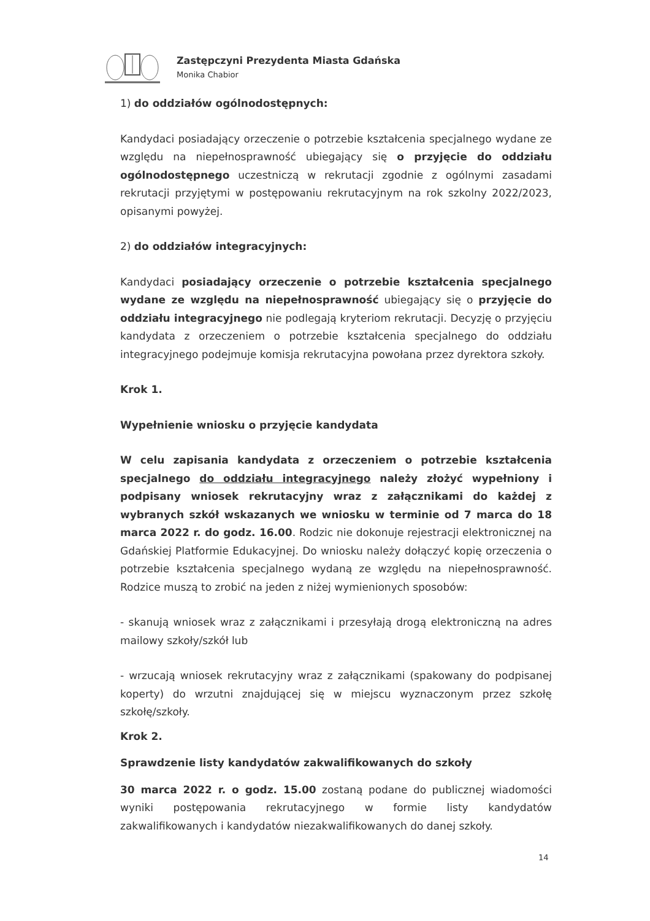Zastępczyni Prezydenta Miasta Gdańska
Monika Chabior
1) do oddziałów ogólnodostępnych:
Kandydaci posiadający orzeczenie o potrzebie kształcenia specjalnego wydane ze względu na niepełnosprawność ubiegający się o przyjęcie do oddziału ogólnodostępnego uczestniczą w rekrutacji zgodnie z ogólnymi zasadami rekrutacji przyjętymi w postępowaniu rekrutacyjnym na rok szkolny 2022/2023, opisanymi powyżej.
2) do oddziałów integracyjnych:
Kandydaci posiadający orzeczenie o potrzebie kształcenia specjalnego wydane ze względu na niepełnosprawność ubiegający się o przyjęcie do oddziału integracyjnego nie podlegają kryteriom rekrutacji. Decyzję o przyjęciu kandydata z orzeczeniem o potrzebie kształcenia specjalnego do oddziału integracyjnego podejmuje komisja rekrutacyjna powołana przez dyrektora szkoły.
Krok 1.
Wypełnienie wniosku o przyjęcie kandydata
W celu zapisania kandydata z orzeczeniem o potrzebie kształcenia specjalnego do oddziału integracyjnego należy złożyć wypełniony i podpisany wniosek rekrutacyjny wraz z załącznikami do każdej z wybranych szkół wskazanych we wniosku w terminie od 7 marca do 18 marca 2022 r. do godz. 16.00. Rodzic nie dokonuje rejestracji elektronicznej na Gdańskiej Platformie Edukacyjnej. Do wniosku należy dołączyć kopię orzeczenia o potrzebie kształcenia specjalnego wydaną ze względu na niepełnosprawność. Rodzice muszą to zrobić na jeden z niżej wymienionych sposobów:
- skanują wniosek wraz z załącznikami i przesyłają drogą elektroniczną na adres mailowy szkoły/szkół lub
- wrzucają wniosek rekrutacyjny wraz z załącznikami (spakowany do podpisanej koperty) do wrzutni znajdującej się w miejscu wyznaczonym przez szkołę szkołę/szkoły.
Krok 2.
Sprawdzenie listy kandydatów zakwalifikowanych do szkoły
30 marca 2022 r. o godz. 15.00 zostaną podane do publicznej wiadomości wyniki postępowania rekrutacyjnego w formie listy kandydatów zakwalifikowanych i kandydatów niezakwalifikowanych do danej szkoły.
14